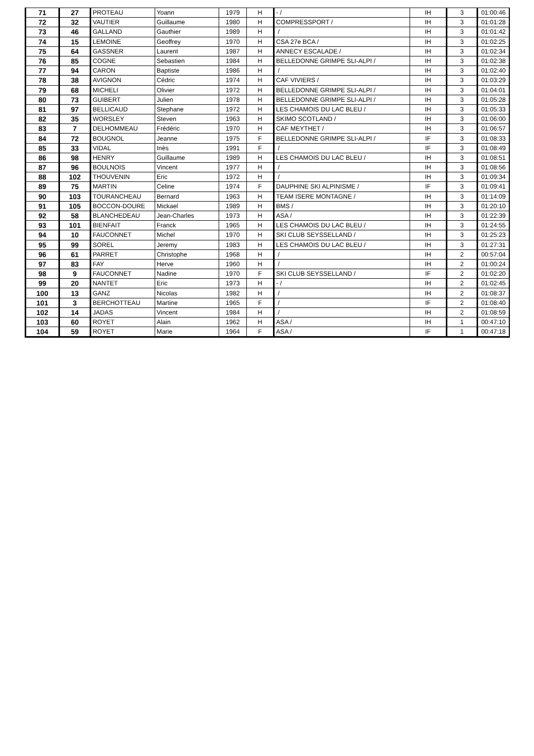| 71 | 27 | PROTEAU | Yoann | 1979 | H | - / | IH | 3 | 01:00:46 |
| 72 | 32 | VAUTIER | Guillaume | 1980 | H | COMPRESSPORT / | IH | 3 | 01:01:28 |
| 73 | 46 | GALLAND | Gauthier | 1989 | H | / | IH | 3 | 01:01:42 |
| 74 | 15 | LEMOINE | Geoffrey | 1970 | H | CSA 27e BCA / | IH | 3 | 01:02:25 |
| 75 | 64 | GASSNER | Laurent | 1987 | H | ANNECY ESCALADE / | IH | 3 | 01:02:34 |
| 76 | 85 | COGNE | Sebastien | 1984 | H | BELLEDONNE GRIMPE SLI-ALPI / | IH | 3 | 01:02:38 |
| 77 | 94 | CARON | Baptiste | 1986 | H | / | IH | 3 | 01:02:40 |
| 78 | 38 | AVIGNON | Cédric | 1974 | H | CAF VIVIERS / | IH | 3 | 01:03:29 |
| 79 | 68 | MICHELI | Olivier | 1972 | H | BELLEDONNE GRIMPE SLI-ALPI / | IH | 3 | 01:04:01 |
| 80 | 73 | GUIBERT | Julien | 1978 | H | BELLEDONNE GRIMPE SLI-ALPI / | IH | 3 | 01:05:28 |
| 81 | 97 | BELLICAUD | Stephane | 1972 | H | LES CHAMOIS DU LAC BLEU / | IH | 3 | 01:05:33 |
| 82 | 35 | WORSLEY | Steven | 1963 | H | SKIMO SCOTLAND / | IH | 3 | 01:06:00 |
| 83 | 7 | DELHOMMEAU | Frédéric | 1970 | H | CAF MEYTHET / | IH | 3 | 01:06:57 |
| 84 | 72 | BOUGNOL | Jeanne | 1975 | F | BELLEDONNE GRIMPE SLI-ALPI / | IF | 3 | 01:08:33 |
| 85 | 33 | VIDAL | Inès | 1991 | F | / | IF | 3 | 01:08:49 |
| 86 | 98 | HENRY | Guillaume | 1989 | H | LES CHAMOIS DU LAC BLEU / | IH | 3 | 01:08:51 |
| 87 | 96 | BOULNOIS | Vincent | 1977 | H | / | IH | 3 | 01:08:56 |
| 88 | 102 | THOUVENIN | Eric | 1972 | H | / | IH | 3 | 01:09:34 |
| 89 | 75 | MARTIN | Celine | 1974 | F | DAUPHINE SKI ALPINISME / | IF | 3 | 01:09:41 |
| 90 | 103 | TOURANCHEAU | Bernard | 1963 | H | TEAM ISERE MONTAGNE / | IH | 3 | 01:14:09 |
| 91 | 105 | BOCCON-DOURE | Mickael | 1989 | H | BMS / | IH | 3 | 01:20:10 |
| 92 | 58 | BLANCHEDEAU | Jean-Charles | 1973 | H | ASA / | IH | 3 | 01:22:39 |
| 93 | 101 | BIENFAIT | Franck | 1965 | H | LES CHAMOIS DU LAC BLEU / | IH | 3 | 01:24:55 |
| 94 | 10 | FAUCONNET | Michel | 1970 | H | SKI CLUB SEYSSELLAND / | IH | 3 | 01:25:23 |
| 95 | 99 | SOREL | Jeremy | 1983 | H | LES CHAMOIS DU LAC BLEU / | IH | 3 | 01:27:31 |
| 96 | 61 | PARRET | Christophe | 1968 | H | / | IH | 2 | 00:57:04 |
| 97 | 83 | FAY | Herve | 1960 | H | / | IH | 2 | 01:00:24 |
| 98 | 9 | FAUCONNET | Nadine | 1970 | F | SKI CLUB SEYSSELLAND / | IF | 2 | 01:02:20 |
| 99 | 20 | NANTET | Eric | 1973 | H | - / | IH | 2 | 01:02:45 |
| 100 | 13 | GANZ | Nicolas | 1982 | H | / | IH | 2 | 01:08:37 |
| 101 | 3 | BERCHOTTEAU | Martine | 1965 | F | / | IF | 2 | 01:08:40 |
| 102 | 14 | JADAS | Vincent | 1984 | H | / | IH | 2 | 01:08:59 |
| 103 | 60 | ROYET | Alain | 1962 | H | ASA / | IH | 1 | 00:47:10 |
| 104 | 59 | ROYET | Marie | 1964 | F | ASA / | IF | 1 | 00:47:18 |